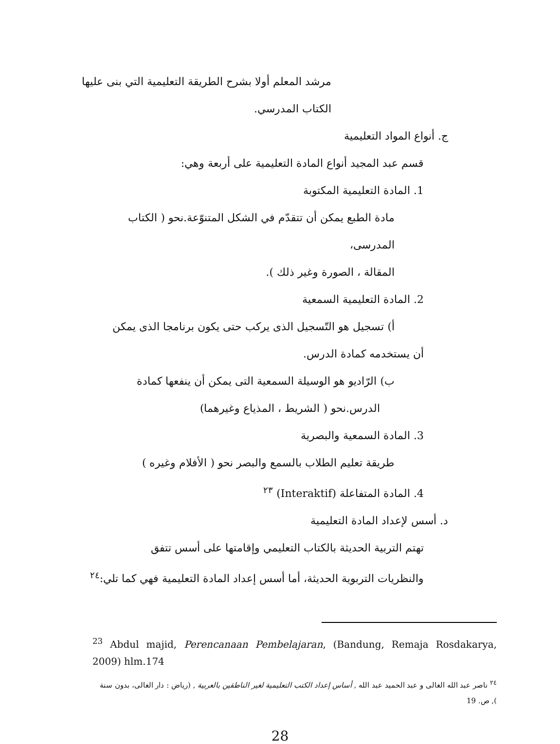مرشد المعلم أولا بشرح الطريقة التعليمية التي بنى عليها
الكتاب المدرسي.
ج. أنواع المواد التعليمية
قسم عبد المجيد أنواع المادة التعليمية على أربعة وهي:
1. المادة التعليمية المكتوبة
مادة الطبع يمكن أن تتقدّم في الشكل المتنوّعة.نحو ( الكتاب المدرسى،
المقالة ، الصورة وغير ذلك ).
2. المادة التعليمية السمعية
أ) تسجيل هو التّسجيل الذى يركب حتى يكون برنامجا الذى يمكن
أن يستخدمه كمادة الدرس.
ب) الرّاديو هو الوسيلة السمعية التى يمكن أن ينفعها كمادة
الدرس.نحو ( الشريط ، المذياع وغيرهما)
3. المادة السمعية والبصرية
طريقة تعليم الطلاب بالسمع والبصر نحو ( الأفلام وغيره )
4. المادة المتفاعلة (Interaktif) <sup>٢٣</sup>
د. أسس لإعداد المادة التعليمية
تهتم التربية الحديثة بالكتاب التعليمي وإقامتها على أسس تتفق
والنظريات التربوية الحديثة، أما أسس إعداد المادة التعليمية فهي كما تلي:<sup>٢٤</sup>
<sup>23</sup> Abdul majid, Perencanaan Pembelajaran, (Bandung, Remaja Rosdakarya, 2009) hlm.174
<sup>٢٤</sup> ناصر عبد الله الغالى و عبد الحميد عبد الله , أساس إعداد الكتب التعليمية لغير الناطقين بالعربية , (رياض : دار الغالى، بدون سنة ), ص. 19
28